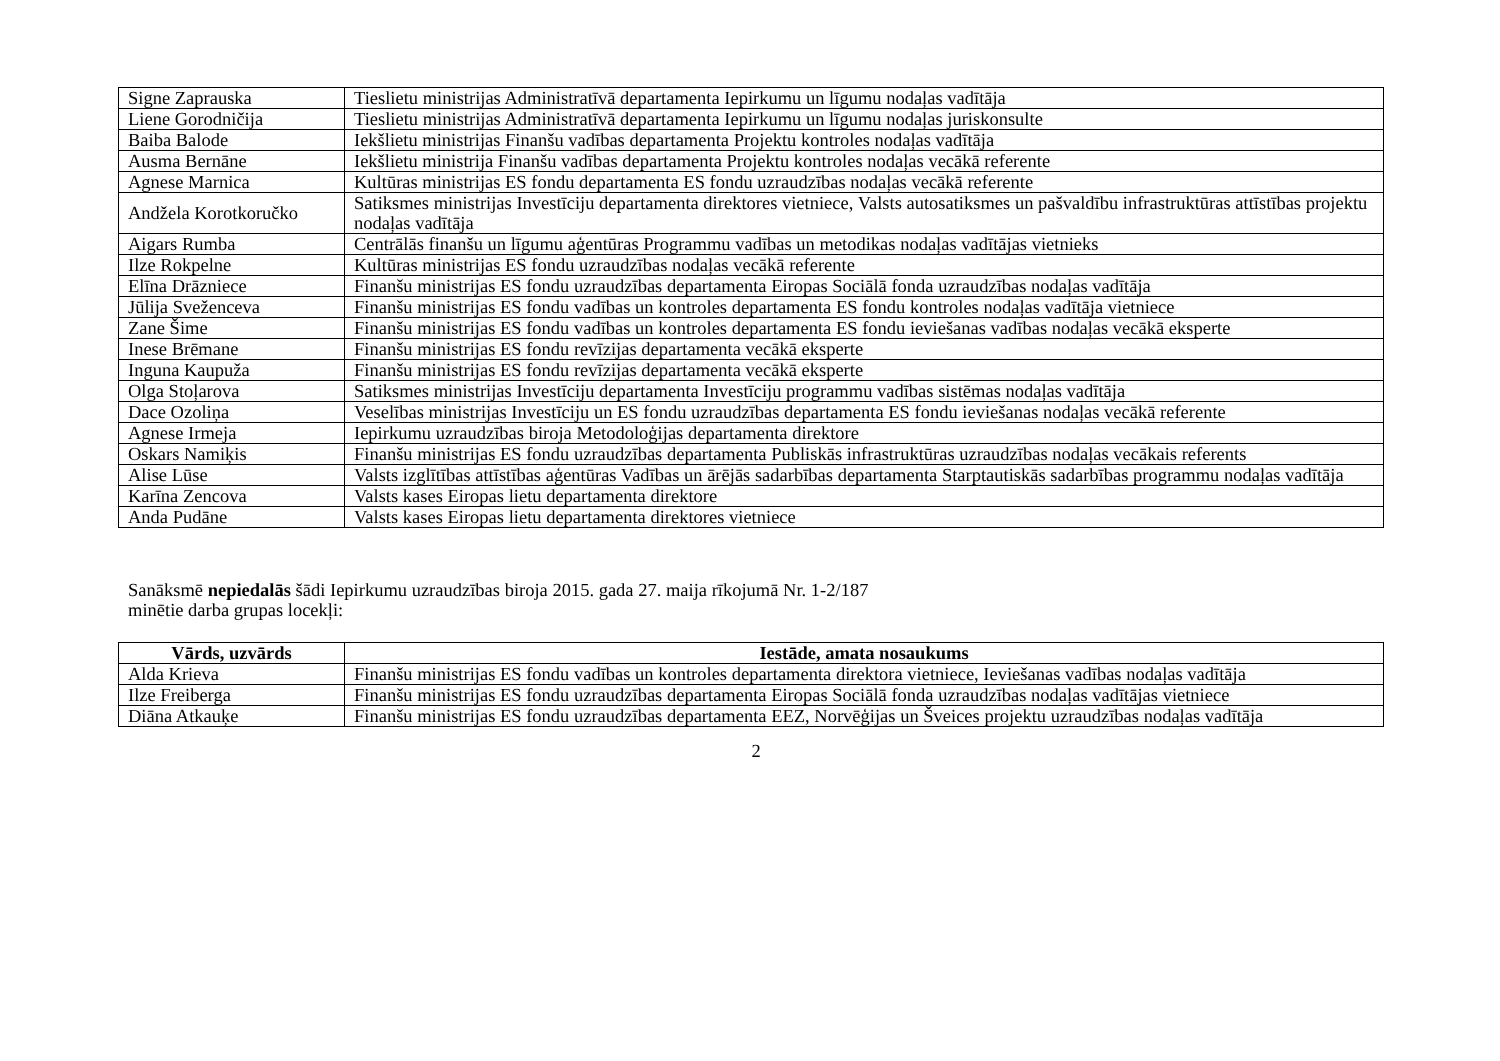| Signe Zaprauska | Tieslietu ministrijas Administratīvā departamenta Iepirkumu un līgumu nodaļas vadītāja |
| Liene Gorodničija | Tieslietu ministrijas Administratīvā departamenta Iepirkumu un līgumu nodaļas juriskonsulte |
| Baiba Balode | Iekšlietu ministrijas Finanšu vadības departamenta Projektu kontroles nodaļas vadītāja |
| Ausma Bernāne | Iekšlietu ministrija Finanšu vadības departamenta Projektu kontroles nodaļas vecākā referente |
| Agnese Marnica | Kultūras ministrijas ES fondu departamenta ES fondu uzraudzības nodaļas vecākā referente |
| Andžela Korotkoručko | Satiksmes ministrijas Investīciju departamenta direktores vietniece, Valsts autosatiksmes un pašvaldību infrastruktūras attīstības projektu nodaļas vadītāja |
| Aigars Rumba | Centrālās finanšu un līgumu aģentūras Programmu vadības un metodikas nodaļas vadītājas vietnieks |
| Ilze Rokpelne | Kultūras ministrijas ES fondu uzraudzības nodaļas vecākā referente |
| Elīna Drāzniece | Finanšu ministrijas ES fondu uzraudzības departamenta Eiropas Sociālā fonda uzraudzības nodaļas vadītāja |
| Jūlija Sveženceva | Finanšu ministrijas ES fondu vadības un kontroles departamenta ES fondu kontroles nodaļas vadītāja vietniece |
| Zane Šime | Finanšu ministrijas ES fondu vadības un kontroles departamenta ES fondu ieviešanas vadības nodaļas vecākā eksperte |
| Inese Brēmane | Finanšu ministrijas ES fondu revīzijas departamenta vecākā eksperte |
| Inguna Kaupuža | Finanšu ministrijas ES fondu revīzijas departamenta vecākā eksperte |
| Olga Stoļarova | Satiksmes ministrijas Investīciju departamenta Investīciju programmu vadības sistēmas nodaļas vadītāja |
| Dace Ozoliņa | Veselības ministrijas Investīciju un ES fondu uzraudzības departamenta ES fondu ieviešanas nodaļas vecākā referente |
| Agnese Irmeja | Iepirkumu uzraudzības biroja Metodoloģijas departamenta direktore |
| Oskars Namiķis | Finanšu ministrijas ES fondu uzraudzības departamenta Publiskās infrastruktūras uzraudzības nodaļas vecākais referents |
| Alise Lūse | Valsts izglītības attīstības aģentūras Vadības un ārējās sadarbības departamenta Starptautiskās sadarbības programmu nodaļas vadītāja |
| Karīna Zencova | Valsts kases Eiropas lietu departamenta direktore |
| Anda Pudāne | Valsts kases Eiropas lietu departamenta direktores vietniece |
Sanāksmē nepiedalās šādi Iepirkumu uzraudzības biroja 2015. gada 27. maija rīkojumā Nr. 1-2/187
minētie darba grupas locekļi:
| Vārds, uzvārds | Iestāde, amata nosaukums |
| --- | --- |
| Alda Krieva | Finanšu ministrijas ES fondu vadības un kontroles departamenta direktora vietniece, Ieviešanas vadības nodaļas vadītāja |
| Ilze Freiberga | Finanšu ministrijas ES fondu uzraudzības departamenta Eiropas Sociālā fonda uzraudzības nodaļas vadītājas vietniece |
| Diāna Atkauķe | Finanšu ministrijas ES fondu uzraudzības departamenta EEZ, Norvēģijas un Šveices projektu uzraudzības nodaļas vadītāja |
2